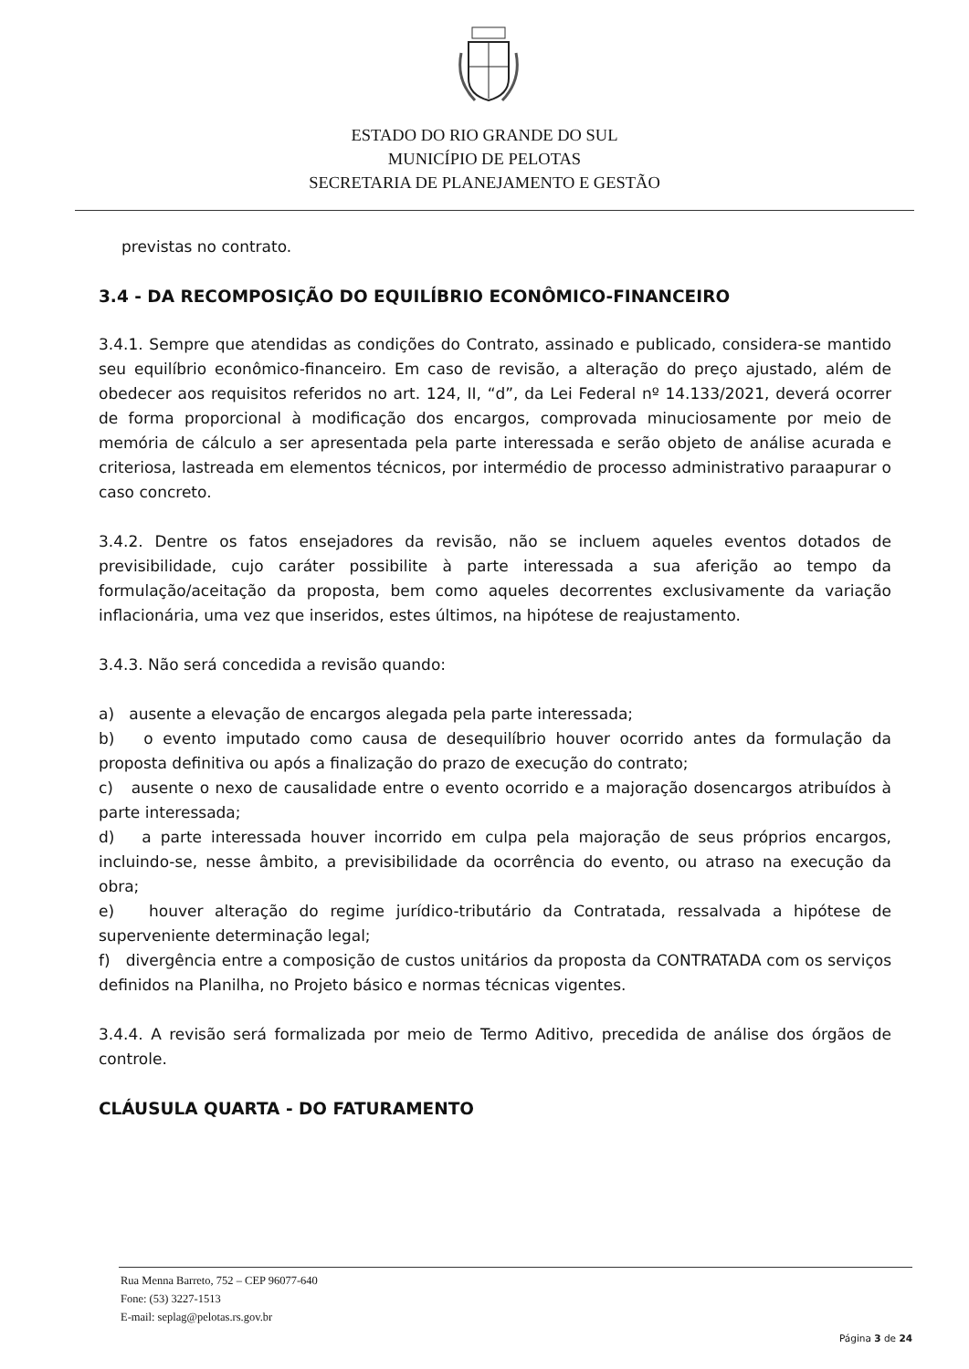ESTADO DO RIO GRANDE DO SUL
MUNICÍPIO DE PELOTAS
SECRETARIA DE PLANEJAMENTO E GESTÃO
previstas no contrato.
3.4 - DA RECOMPOSIÇÃO DO EQUILÍBRIO ECONÔMICO-FINANCEIRO
3.4.1. Sempre que atendidas as condições do Contrato, assinado e publicado, considera-se mantido seu equilíbrio econômico-financeiro. Em caso de revisão, a alteração do preço ajustado, além de obedecer aos requisitos referidos no art. 124, II, “d”, da Lei Federal nº 14.133/2021, deverá ocorrer de forma proporcional à modificação dos encargos, comprovada minuciosamente por meio de memória de cálculo a ser apresentada pela parte interessada e serão objeto de análise acurada e criteriosa, lastreada em elementos técnicos, por intermédio de processo administrativo paraapurar o caso concreto.
3.4.2. Dentre os fatos ensejadores da revisão, não se incluem aqueles eventos dotados de previsibilidade, cujo caráter possibilite à parte interessada a sua aferição ao tempo da formulação/aceitação da proposta, bem como aqueles decorrentes exclusivamente da variação inflacionária, uma vez que inseridos, estes últimos, na hipótese de reajustamento.
3.4.3. Não será concedida a revisão quando:
a) ausente a elevação de encargos alegada pela parte interessada;
b) o evento imputado como causa de desequilíbrio houver ocorrido antes da formulação da proposta definitiva ou após a finalização do prazo de execução do contrato;
c) ausente o nexo de causalidade entre o evento ocorrido e a majoração dosencargos atribuídos à parte interessada;
d) a parte interessada houver incorrido em culpa pela majoração de seus próprios encargos, incluindo-se, nesse âmbito, a previsibilidade da ocorrência do evento, ou atraso na execução da obra;
e) houver alteração do regime jurídico-tributário da Contratada, ressalvada a hipótese de superveniente determinação legal;
f) divergência entre a composição de custos unitários da proposta da CONTRATADA com os serviços definidos na Planilha, no Projeto básico e normas técnicas vigentes.
3.4.4. A revisão será formalizada por meio de Termo Aditivo, precedida de análise dos órgãos de controle.
CLÁUSULA QUARTA - DO FATURAMENTO
Rua Menna Barreto, 752 – CEP 96077-640
Fone: (53) 3227-1513
E-mail: seplag@pelotas.rs.gov.br
Página 3 de 24